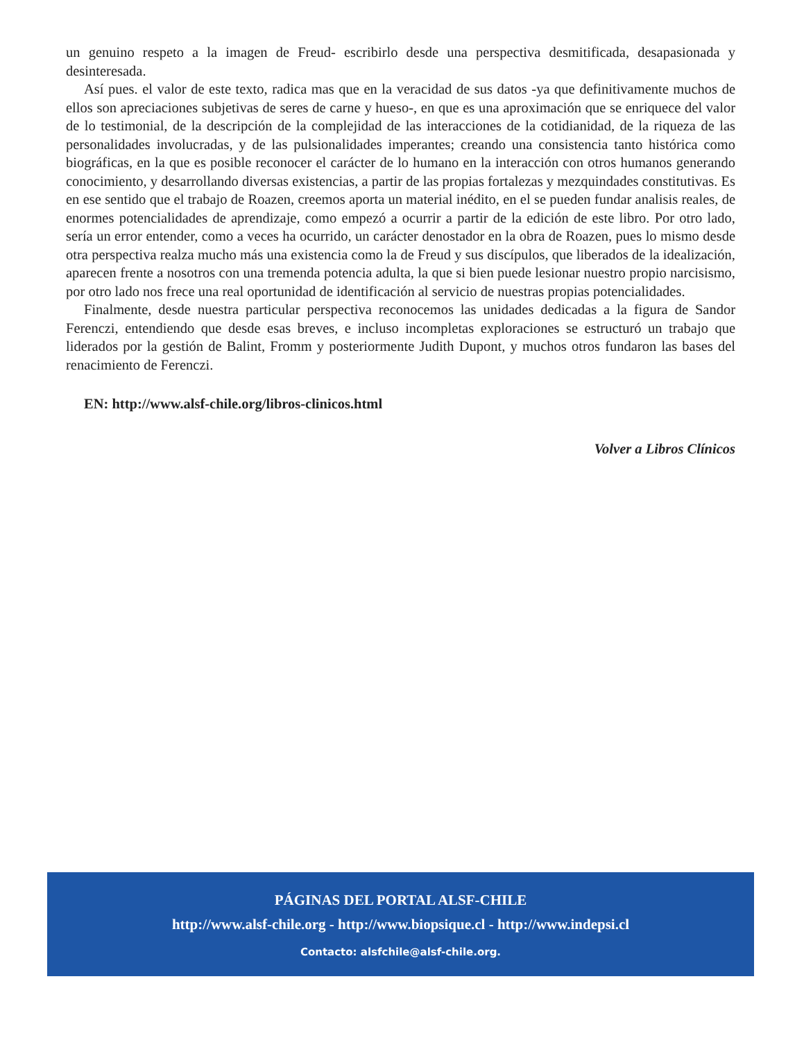un genuino respeto a la imagen de Freud- escribirlo desde una perspectiva desmitificada, desapasionada y desinteresada.
Así pues. el valor de este texto, radica mas que en la veracidad de sus datos -ya que definitivamente muchos de ellos son apreciaciones subjetivas de seres de carne y hueso-, en que es una aproximación que se enriquece del valor de lo testimonial, de la descripción de la complejidad de las interacciones de la cotidianidad, de la riqueza de las personalidades involucradas, y de las pulsionalidades imperantes; creando una consistencia tanto histórica como biográficas, en la que es posible reconocer el carácter de lo humano en la interacción con otros humanos generando conocimiento, y desarrollando diversas existencias, a partir de las propias fortalezas y mezquindades constitutivas. Es en ese sentido que el trabajo de Roazen, creemos aporta un material inédito, en el se pueden fundar analisis reales, de enormes potencialidades de aprendizaje, como empezó a ocurrir a partir de la edición de este libro. Por otro lado, sería un error entender, como a veces ha ocurrido, un carácter denostador en la obra de Roazen, pues lo mismo desde otra perspectiva realza mucho más una existencia como la de Freud y sus discípulos, que liberados de la idealización, aparecen frente a nosotros con una tremenda potencia adulta, la que si bien puede lesionar nuestro propio narcisismo, por otro lado nos frece una real oportunidad de identificación al servicio de nuestras propias potencialidades.
Finalmente, desde nuestra particular perspectiva reconocemos las unidades dedicadas a la figura de Sandor Ferenczi, entendiendo que desde esas breves, e incluso incompletas exploraciones se estructuró un trabajo que liderados por la gestión de Balint, Fromm y posteriormente Judith Dupont, y muchos otros fundaron las bases del renacimiento de Ferenczi.
EN: http://www.alsf-chile.org/libros-clinicos.html
Volver a Libros Clínicos
PÁGINAS DEL PORTAL ALSF-CHILE
http://www.alsf-chile.org - http://www.biopsique.cl - http://www.indepsi.cl
Contacto: alsfchile@alsf-chile.org.